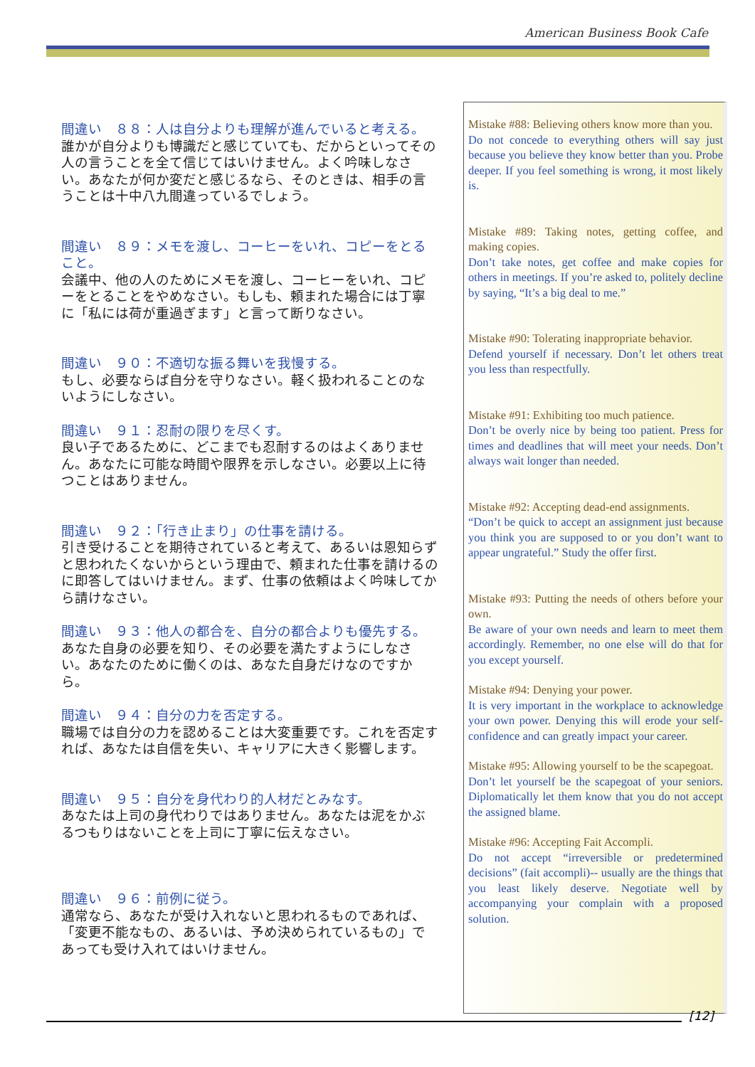American Business Book Cafe
間違い　８８：人は自分よりも理解が進んでいると考える。
誰かが自分よりも博識だと感じていても、だからといってその人の言うことを全て信じてはいけません。よく吟味しなさい。あなたが何か変だと感じるなら、そのときは、相手の言うことは十中八九間違っているでしょう。
間違い　８９：メモを渡し、コーヒーをいれ、コピーをとること。
会議中、他の人のためにメモを渡し、コーヒーをいれ、コピーをとることをやめなさい。もしも、頼まれた場合には丁寧に「私には荷が重過ぎます」と言って断りなさい。
間違い　９０：不適切な振る舞いを我慢する。
もし、必要ならば自分を守りなさい。軽く扱われることのないようにしなさい。
間違い　９１：忍耐の限りを尽くす。
良い子であるために、どこまでも忍耐するのはよくありません。あなたに可能な時間や限界を示しなさい。必要以上に待つことはありません。
間違い　９２：「行き止まり」の仕事を請ける。
引き受けることを期待されていると考えて、あるいは恩知らずと思われたくないからという理由で、頼まれた仕事を請けるのに即答してはいけません。まず、仕事の依頼はよく吟味してから請けなさい。
間違い　９３：他人の都合を、自分の都合よりも優先する。
あなた自身の必要を知り、その必要を満たすようにしなさい。あなたのために働くのは、あなた自身だけなのですから。
間違い　９４：自分の力を否定する。
職場では自分の力を認めることは大変重要です。これを否定すれば、あなたは自信を失い、キャリアに大きく影響します。
間違い　９５：自分を身代わり的人材だとみなす。
あなたは上司の身代わりではありません。あなたは泥をかぶるつもりはないことを上司に丁寧に伝えなさい。
間違い　９６：前例に従う。
通常なら、あなたが受け入れないと思われるものであれば、「変更不能なもの、あるいは、予め決められているもの」であっても受け入れてはいけません。
Mistake #88: Believing others know more than you.
Do not concede to everything others will say just because you believe they know better than you. Probe deeper. If you feel something is wrong, it most likely is.
Mistake #89: Taking notes, getting coffee, and making copies.
Don’t take notes, get coffee and make copies for others in meetings. If you’re asked to, politely decline by saying, “It’s a big deal to me.”
Mistake #90: Tolerating inappropriate behavior.
Defend yourself if necessary. Don’t let others treat you less than respectfully.
Mistake #91: Exhibiting too much patience.
Don’t be overly nice by being too patient. Press for times and deadlines that will meet your needs. Don’t always wait longer than needed.
Mistake #92: Accepting dead-end assignments.
“Don’t be quick to accept an assignment just because you think you are supposed to or you don’t want to appear ungrateful.” Study the offer first.
Mistake #93: Putting the needs of others before your own.
Be aware of your own needs and learn to meet them accordingly. Remember, no one else will do that for you except yourself.
Mistake #94: Denying your power.
It is very important in the workplace to acknowledge your own power. Denying this will erode your self-confidence and can greatly impact your career.
Mistake #95: Allowing yourself to be the scapegoat.
Don’t let yourself be the scapegoat of your seniors. Diplomatically let them know that you do not accept the assigned blame.
Mistake #96: Accepting Fait Accompli.
Do not accept “irreversible or predetermined decisions” (fait accompli)-- usually are the things that you least likely deserve. Negotiate well by accompanying your complain with a proposed solution.
[12]